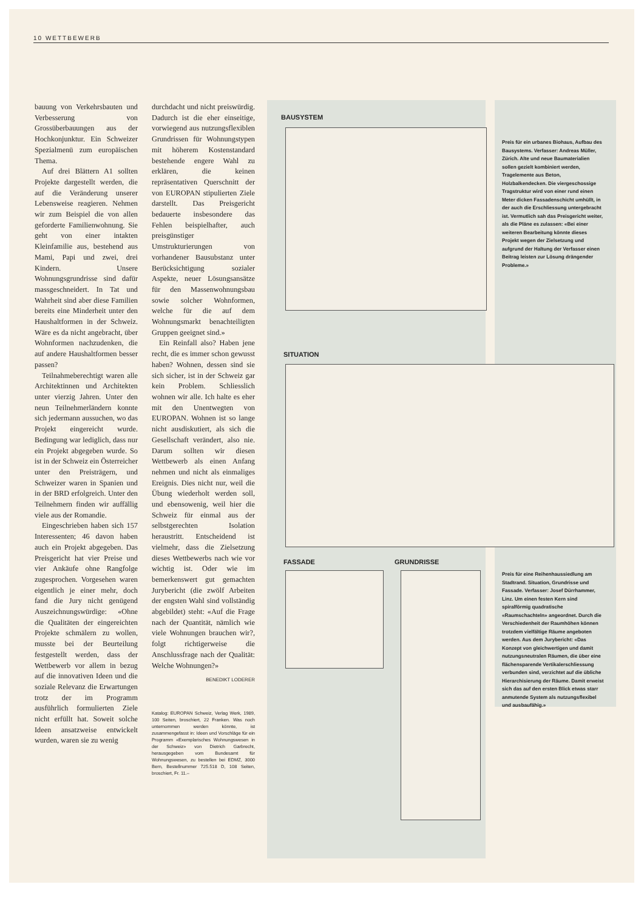10 WETTBEWERB
bauung von Verkehrsbauten und Verbesserung von Grossüberbauungen aus der Hochkonjunktur. Ein Schweizer Spezialmenü zum europäischen Thema.
Auf drei Blättern A1 sollten Projekte dargestellt werden, die auf die Veränderung unserer Lebensweise reagieren. Nehmen wir zum Beispiel die von allen geforderte Familienwohnung. Sie geht von einer intakten Kleinfamilie aus, bestehend aus Mami, Papi und zwei, drei Kindern. Unsere Wohnungsgrundrisse sind dafür massgeschneidert. In Tat und Wahrheit sind aber diese Familien bereits eine Minderheit unter den Haushaltformen in der Schweiz. Wäre es da nicht angebracht, über Wohnformen nachzudenken, die auf andere Haushaltformen besser passen?
Teilnahmeberechtigt waren alle Architektinnen und Architekten unter vierzig Jahren. Unter den neun Teilnehmerländern konnte sich jedermann aussuchen, wo das Projekt eingereicht wurde. Bedingung war lediglich, dass nur ein Projekt abgegeben wurde. So ist in der Schweiz ein Österreicher unter den Preisträgern, und Schweizer waren in Spanien und in der BRD erfolgreich. Unter den Teilnehmern finden wir auffällig viele aus der Romandie.
Eingeschrieben haben sich 157 Interessenten; 46 davon haben auch ein Projekt abgegeben. Das Preisgericht hat vier Preise und vier Ankäufe ohne Rangfolge zugesprochen. Vorgesehen waren eigentlich je einer mehr, doch fand die Jury nicht genügend Auszeichnungswürdige: «Ohne die Qualitäten der eingereichten Projekte schmälern zu wollen, musste bei der Beurteilung festgestellt werden, dass der Wettbewerb vor allem in bezug auf die innovativen Ideen und die soziale Relevanz die Erwartungen trotz der im Programm ausführlich formulierten Ziele nicht erfüllt hat. Soweit solche Ideen ansatzweise entwickelt wurden, waren sie zu wenig
durchdacht und nicht preiswürdig. Dadurch ist die eher einseitige, vorwiegend aus nutzungsflexiblen Grundrissen für Wohnungstypen mit höherem Kostenstandard bestehende engere Wahl zu erklären, die keinen repräsentativen Querschnitt der von EUROPAN stipulierten Ziele darstellt. Das Preisgericht bedauerte insbesondere das Fehlen beispielhafter, auch preisgünstiger Umstrukturierungen von vorhandener Bausubstanz unter Berücksichtigung sozialer Aspekte, neuer Lösungsansätze für den Massenwohnungsbau sowie solcher Wohnformen, welche für die auf dem Wohnungsmarkt benachteiligten Gruppen geeignet sind.»
Ein Reinfall also? Haben jene recht, die es immer schon gewusst haben? Wohnen, dessen sind sie sich sicher, ist in der Schweiz gar kein Problem. Schliesslich wohnen wir alle. Ich halte es eher mit den Unentwegten von EUROPAN. Wohnen ist so lange nicht ausdiskutiert, als sich die Gesellschaft verändert, also nie. Darum sollten wir diesen Wettbewerb als einen Anfang nehmen und nicht als einmaliges Ereignis. Dies nicht nur, weil die Übung wiederholt werden soll, und ebensowenig, weil hier die Schweiz für einmal aus der selbstgerechten Isolation heraustritt. Entscheidend ist vielmehr, dass die Zielsetzung dieses Wettbewerbs nach wie vor wichtig ist. Oder wie im bemerkenswert gut gemachten Jurybericht (die zwölf Arbeiten der engsten Wahl sind vollständig abgebildet) steht: «Auf die Frage nach der Quantität, nämlich wie viele Wohnungen brauchen wir?, folgt richtigerweise die Anschlussfrage nach der Qualität: Welche Wohnungen?»
BENEDIKT LODERER
Katalog: EUROPAN Schweiz, Verlag Werk, 1989, 100 Seiten, broschiert, 22 Franken. Was noch unternommen werden könnte, ist zusammengefasst in: Ideen und Vorschläge für ein Programm «Exemplarisches Wohnungswesen in der Schweiz» von Dietrich Garbrecht, herausgegeben vom Bundesamt für Wohnungswesen, zu bestellen bei EDMZ, 3000 Bern, Bestellnummer 725.518 D, 108 Seiten, broschiert, Fr. 11.–
BAUSYSTEM
Preis für ein urbanes Biohaus, Aufbau des Bausystems. Verfasser: Andreas Müller, Zürich. Alte und neue Baumaterialien sollen gezielt kombiniert werden, Tragelemente aus Beton, Holzbalkendecken. Die viergeschossige Tragstruktur wird von einer rund einen Meter dicken Fassadenschicht umhüllt, in der auch die Erschliessung untergebracht ist. Vermutlich sah das Preisgericht weiter, als die Pläne es zulassen: «Bei einer weiteren Bearbeitung könnte dieses Projekt wegen der Zielsetzung und aufgrund der Haltung der Verfasser einen Beitrag leisten zur Lösung drängender Probleme.»
SITUATION
FASSADE GRUNDRISSE
Preis für eine Reihenhaussiedlung am Stadtrand. Situation, Grundrisse und Fassade. Verfasser: Josef Dürrhammer, Linz. Um einen festen Kern sind spiralförmig quadratische «Raumschachteln» angeordnet. Durch die Verschiedenheit der Raumhöhen können trotzdem vielfältige Räume angeboten werden. Aus dem Jurybericht: «Das Konzept von gleichwertigen und damit nutzungsneutralen Räumen, die über eine flächensparende Vertikalerschliessung verbunden sind, verzichtet auf die übliche Hierarchisierung der Räume. Damit erweist sich das auf den ersten Blick etwas starr anmutende System als nutzungsflexibel und ausbaufähig.»